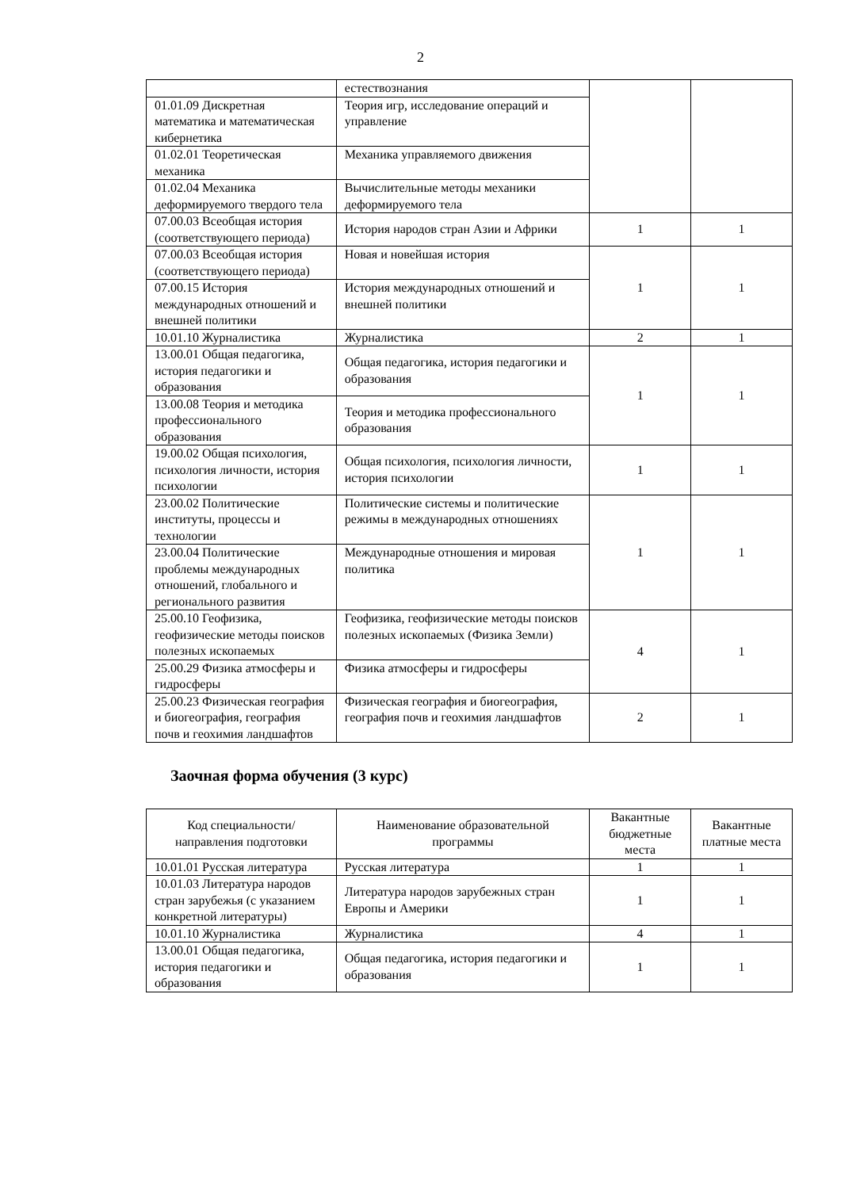2
| | естествознания | | |
| 01.01.09 Дискретная математика и математическая кибернетика | Теория игр, исследование операций и управление | | |
| 01.02.01 Теоретическая механика | Механика управляемого движения | | |
| 01.02.04 Механика деформируемого твердого тела | Вычислительные методы механики деформируемого тела | | |
| 07.00.03 Всеобщая история (соответствующего периода) | История народов стран Азии и Африки | 1 | 1 |
| 07.00.03 Всеобщая история (соответствующего периода) | Новая и новейшая история | 1 | 1 |
| 07.00.15 История международных отношений и внешней политики | История международных отношений и внешней политики | | |
| 10.01.10 Журналистика | Журналистика | 2 | 1 |
| 13.00.01 Общая педагогика, история педагогики и образования | Общая педагогика, история педагогики и образования | 1 | 1 |
| 13.00.08 Теория и методика профессионального образования | Теория и методика профессионального образования | | |
| 19.00.02 Общая психология, психология личности, история психологии | Общая психология, психология личности, история психологии | 1 | 1 |
| 23.00.02 Политические институты, процессы и технологии | Политические системы и политические режимы в международных отношениях | 1 | 1 |
| 23.00.04 Политические проблемы международных отношений, глобального и регионального развития | Международные отношения и мировая политика | | |
| 25.00.10 Геофизика, геофизические методы поисков полезных ископаемых | Геофизика, геофизические методы поисков полезных ископаемых (Физика Земли) | 4 | 1 |
| 25.00.29 Физика атмосферы и гидросферы | Физика атмосферы и гидросферы | | |
| 25.00.23 Физическая география и биогеография, география почв и геохимия ландшафтов | Физическая география и биогеография, география почв и геохимия ландшафтов | 2 | 1 |
Заочная форма обучения (3 курс)
| Код специальности/направления подготовки | Наименование образовательной программы | Вакантные бюджетные места | Вакантные платные места |
| --- | --- | --- | --- |
| 10.01.01 Русская литература | Русская литература | 1 | 1 |
| 10.01.03 Литература народов стран зарубежья (с указанием конкретной литературы) | Литература народов зарубежных стран Европы и Америки | 1 | 1 |
| 10.01.10 Журналистика | Журналистика | 4 | 1 |
| 13.00.01 Общая педагогика, история педагогики и образования | Общая педагогика, история педагогики и образования | 1 | 1 |